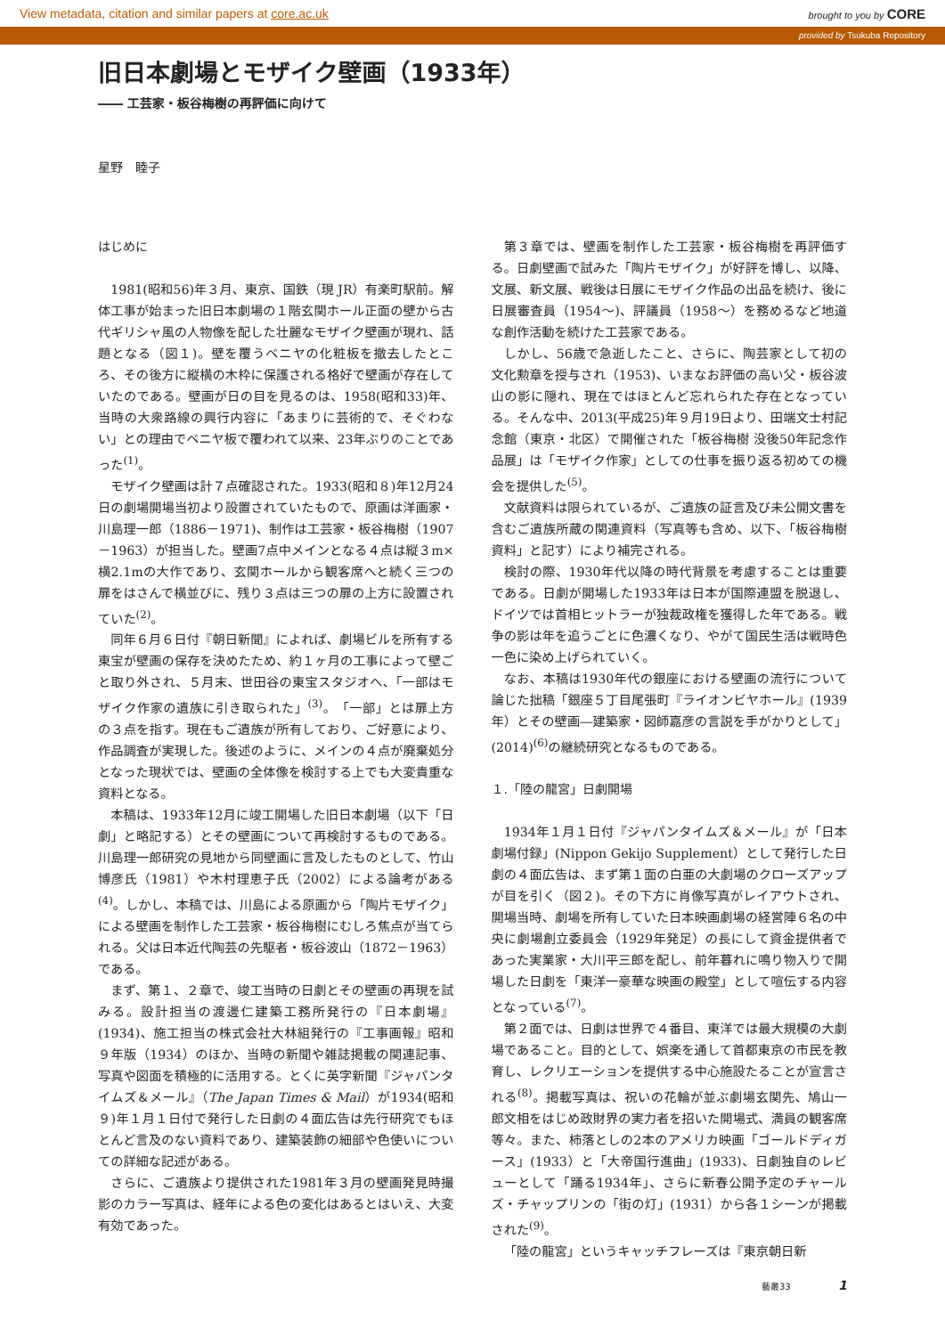View metadata, citation and similar papers at core.ac.uk brought to you by CORE
provided by Tsukuba Repository
旧日本劇場とモザイク壁画（1933年）
―― 工芸家・板谷梅樹の再評価に向けて
星野　睦子
はじめに
1981(昭和56)年３月、東京、国鉄（現 JR）有楽町駅前。解体工事が始まった旧日本劇場の１階玄関ホール正面の壁から古代ギリシャ風の人物像を配した壮麗なモザイク壁画が現れ、話題となる（図１)。壁を覆うベニヤの化粧板を撤去したところ、その後方に縦横の木枠に保護される格好で壁画が存在していたのである。壁画が日の目を見るのは、1958(昭和33)年、当時の大衆路線の興行内容に「あまりに芸術的で、そぐわない」との理由でベニヤ板で覆われて以来、23年ぶりのことであった<sup>(1)</sup>。
モザイク壁画は計７点確認された。1933(昭和８)年12月24日の劇場開場当初より設置されていたもので、原画は洋画家・川島理一郎（1886－1971)、制作は工芸家・板谷梅樹（1907－1963）が担当した。壁画7点中メインとなる４点は縦３m×横2.1mの大作であり、玄関ホールから観客席へと続く三つの扉をはさんで横並びに、残り３点は三つの扉の上方に設置されていた<sup>(2)</sup>。
同年６月６日付『朝日新聞』によれば、劇場ビルを所有する東宝が壁画の保存を決めたため、約１ヶ月の工事によって壁ごと取り外され、５月末、世田谷の東宝スタジオへ、「一部はモザイク作家の遺族に引き取られた」<sup>(3)</sup>。「一部」とは扉上方の３点を指す。現在もご遺族が所有しており、ご好意により、作品調査が実現した。後述のように、メインの４点が廃棄処分となった現状では、壁画の全体像を検討する上でも大変貴重な資料となる。
本稿は、1933年12月に竣工開場した旧日本劇場（以下「日劇」と略記する）とその壁画について再検討するものである。川島理一郎研究の見地から同壁画に言及したものとして、竹山博彦氏（1981）や木村理恵子氏（2002）による論考がある<sup>(4)</sup>。しかし、本稿では、川島による原画から「陶片モザイク」による壁画を制作した工芸家・板谷梅樹にむしろ焦点が当てられる。父は日本近代陶芸の先駆者・板谷波山（1872－1963）である。
まず、第１、２章で、竣工当時の日劇とその壁画の再現を試みる。設計担当の渡邊仁建築工務所発行の『日本劇場』(1934)、施工担当の株式会社大林組発行の『工事画報』昭和９年版（1934）のほか、当時の新聞や雑誌掲載の関連記事、写真や図面を積極的に活用する。とくに英字新聞『ジャパンタイムズ＆メール』（The Japan Times & Mail）が1934(昭和９)年１月１日付で発行した日劇の４面広告は先行研究でもほとんど言及のない資料であり、建築装飾の細部や色使いについての詳細な記述がある。
さらに、ご遺族より提供された1981年３月の壁画発見時撮影のカラー写真は、経年による色の変化はあるとはいえ、大変有効であった。
第３章では、壁画を制作した工芸家・板谷梅樹を再評価する。日劇壁画で試みた「陶片モザイク」が好評を博し、以降、文展、新文展、戦後は日展にモザイク作品の出品を続け、後に日展審査員（1954～)、評議員（1958～）を務めるなど地道な創作活動を続けた工芸家である。
しかし、56歳で急逝したこと、さらに、陶芸家として初の文化勲章を授与され（1953)、いまなお評価の高い父・板谷波山の影に隠れ、現在ではほとんど忘れられた存在となっている。そんな中、2013(平成25)年９月19日より、田端文士村記念館（東京・北区）で開催された「板谷梅樹 没後50年記念作品展」は「モザイク作家」としての仕事を振り返る初めての機会を提供した<sup>(5)</sup>。
文献資料は限られているが、ご遺族の証言及び未公開文書を含むご遺族所蔵の関連資料（写真等も含め、以下、「板谷梅樹資料」と記す）により補完される。
検討の際、1930年代以降の時代背景を考慮することは重要である。日劇が開場した1933年は日本が国際連盟を脱退し、ドイツでは首相ヒットラーが独裁政権を獲得した年である。戦争の影は年を追うごとに色濃くなり、やがて国民生活は戦時色一色に染め上げられていく。
なお、本稿は1930年代の銀座における壁画の流行について論じた拙稿「銀座５丁目尾張町『ライオンビヤホール』(1939年）とその壁画―建築家・図師嘉彦の言説を手がかりとして」(2014)<sup>(6)</sup>の継続研究となるものである。
１.「陸の龍宮」日劇開場
1934年１月１日付『ジャパンタイムズ＆メール』が「日本劇場付録」(Nippon Gekijo Supplement）として発行した日劇の４面広告は、まず第１面の白亜の大劇場のクローズアップが目を引く（図２)。その下方に肖像写真がレイアウトされ、開場当時、劇場を所有していた日本映画劇場の経営陣６名の中央に劇場創立委員会（1929年発足）の長にして資金提供者であった実業家・大川平三郎を配し、前年暮れに鳴り物入りで開場した日劇を「東洋一豪華な映画の殿堂」として喧伝する内容となっている<sup>(7)</sup>。
第２面では、日劇は世界で４番目、東洋では最大規模の大劇場であること。目的として、娯楽を通して首都東京の市民を教育し、レクリエーションを提供する中心施設たることが宣言される<sup>(8)</sup>。掲載写真は、祝いの花輪が並ぶ劇場玄関先、鳩山一郎文相をはじめ政財界の実力者を招いた開場式、満員の観客席等々。また、柿落としの2本のアメリカ映画「ゴールドディガース」(1933）と「大帝国行進曲」(1933)、日劇独自のレビューとして「踊る1934年」、さらに新春公開予定のチャールズ・チャップリンの「街の灯」(1931）から各１シーンが掲載された<sup>(9)</sup>。
「陸の龍宮」というキャッチフレーズは『東京朝日新
藝叢33 1